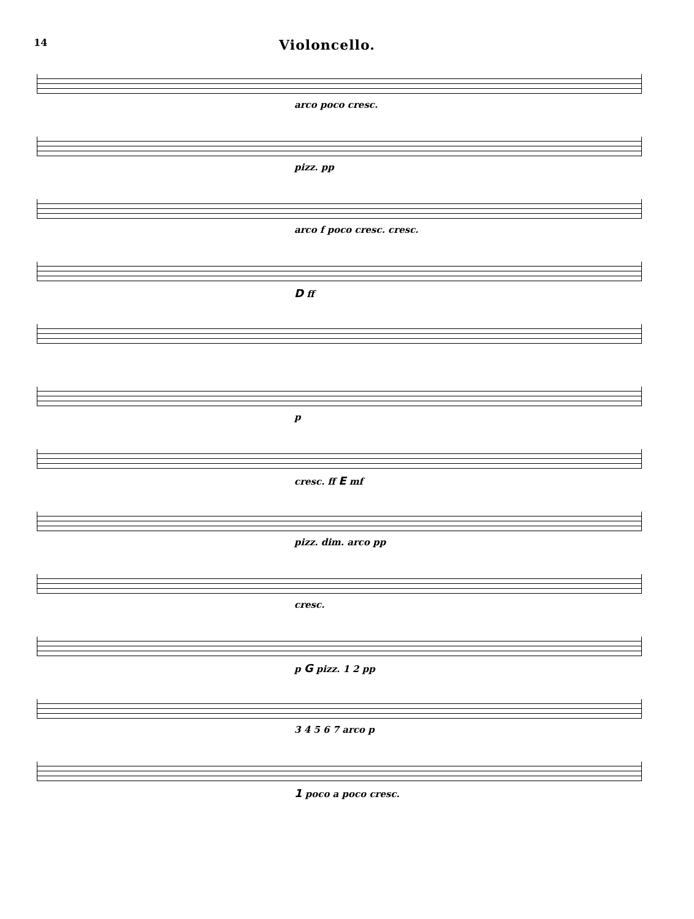14
Violoncello.
arco poco cresc.
pizz. pp
arco f poco cresc. cresc.
D ff
p
cresc. ff E mf
pizz. dim. arco pp
cresc.
p G pizz. 1 2 pp
3 4 5 6 7 arco p
1 poco a poco cresc.